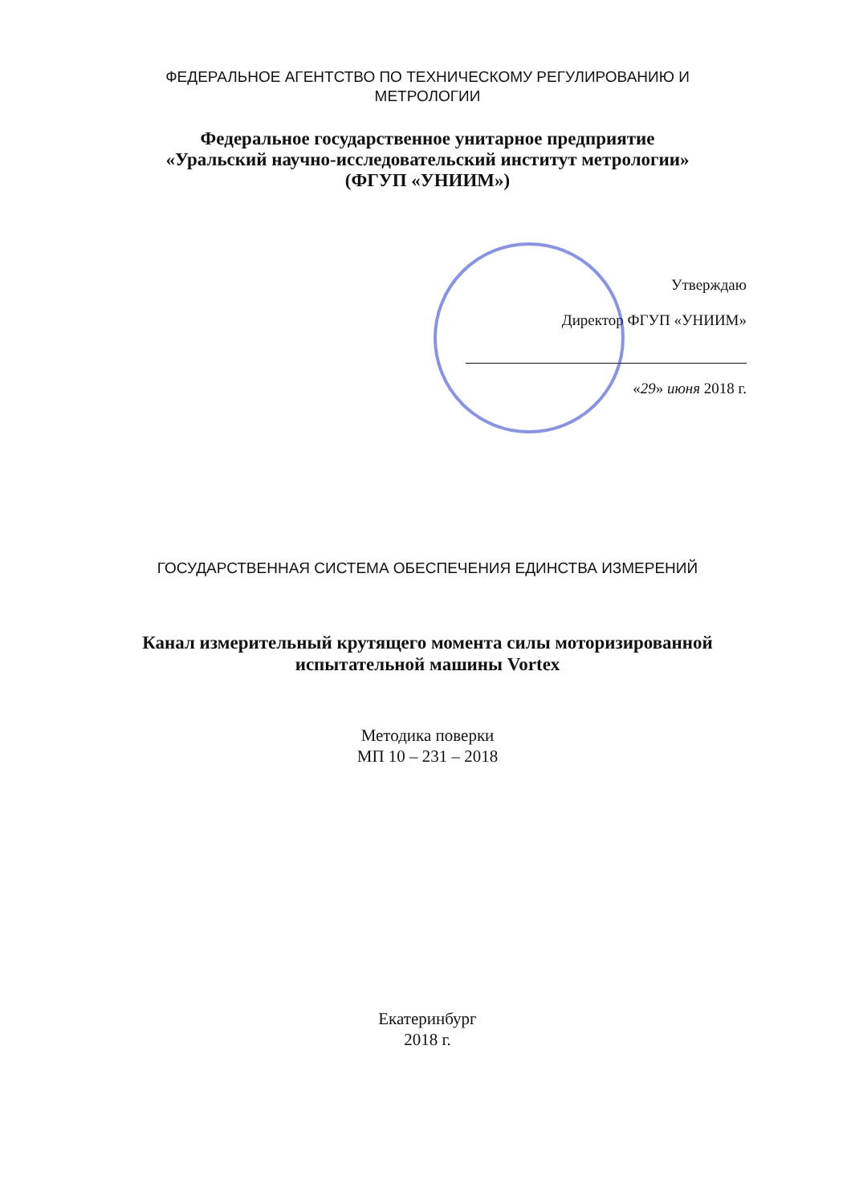ФЕДЕРАЛЬНОЕ АГЕНТСТВО ПО ТЕХНИЧЕСКОМУ РЕГУЛИРОВАНИЮ И
МЕТРОЛОГИИ
Федеральное государственное унитарное предприятие
«Уральский научно-исследовательский институт метрологии»
(ФГУП «УНИИМ»)
Утверждаю
Директор ФГУП «УНИИМ»
«29» июня 2018 г.
ГОСУДАРСТВЕННАЯ СИСТЕМА ОБЕСПЕЧЕНИЯ ЕДИНСТВА ИЗМЕРЕНИЙ
Канал измерительный крутящего момента силы моторизированной
испытательной машины Vortex
Методика поверки
МП 10 – 231 – 2018
Екатеринбург
2018 г.